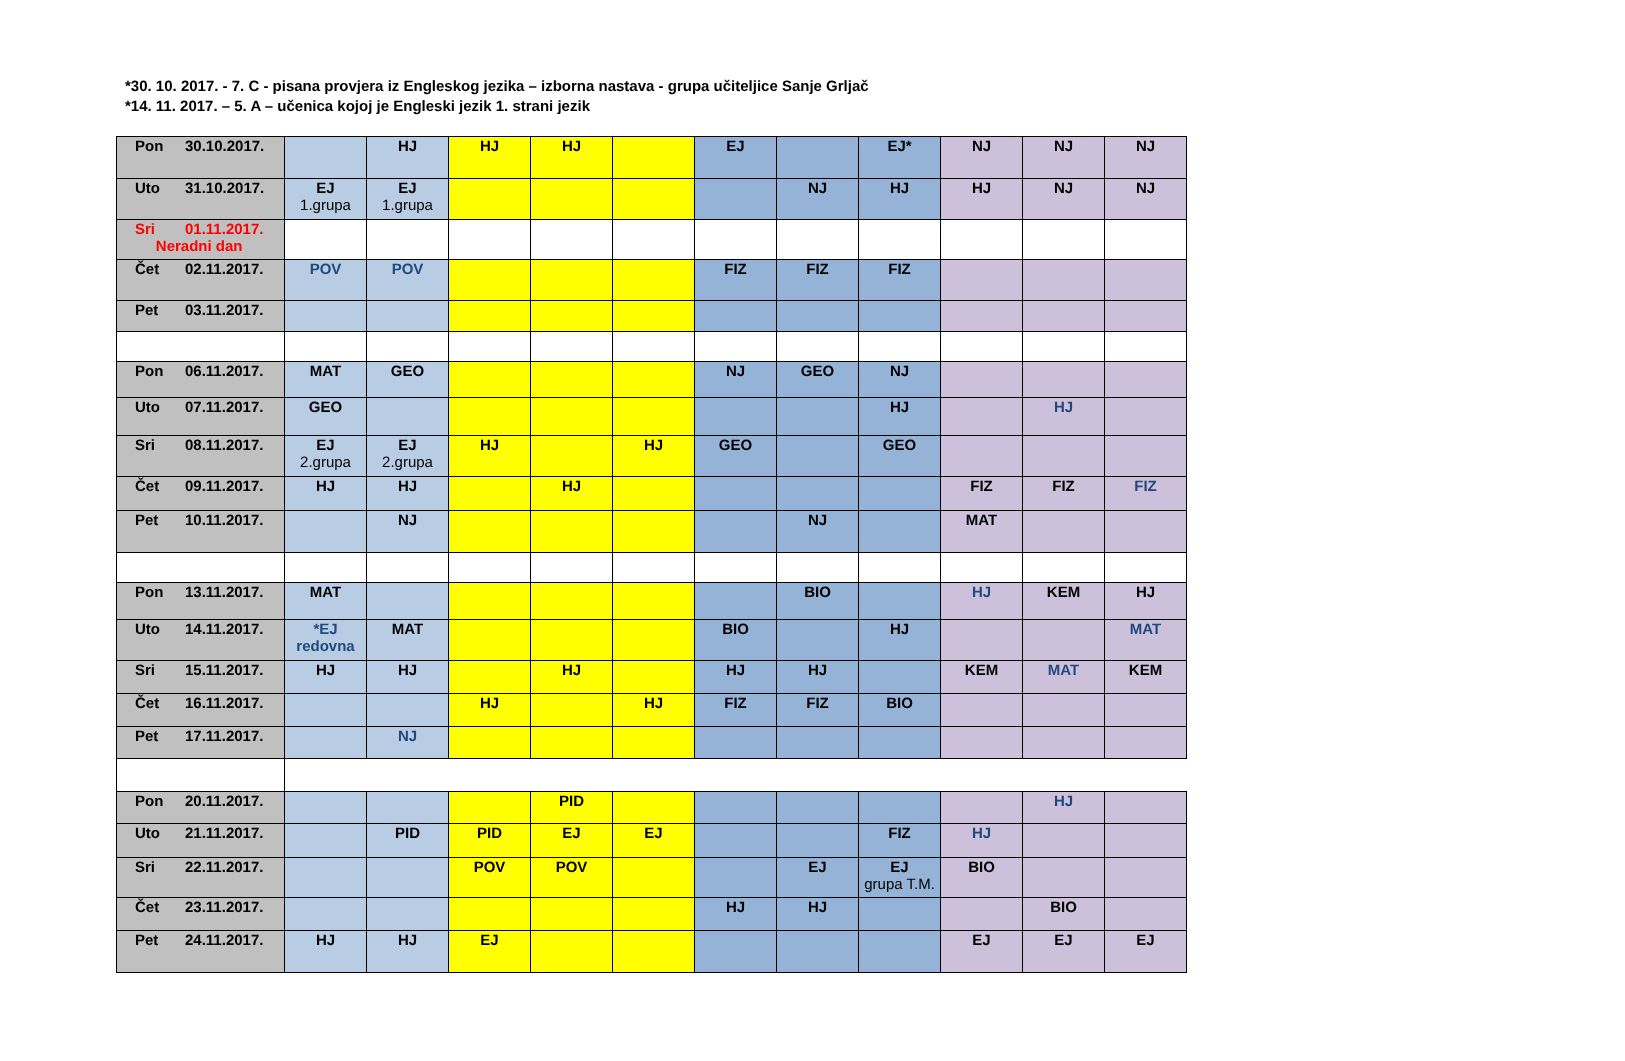*30. 10. 2017. - 7. C - pisana provjera iz Engleskog jezika – izborna nastava - grupa učiteljice Sanje Grljač
*14. 11. 2017. – 5. A – učenica kojoj je Engleski jezik 1. strani jezik
| Pon 30.10.2017. | | HJ | HJ | HJ | | EJ | | EJ* | NJ | NJ | NJ |
| Uto 31.10.2017. | EJ 1.grupa | EJ 1.grupa | | | | | NJ | HJ | HJ | NJ | NJ |
| Sri 01.11.2017. Neradni dan | | | | | | | | | | | |
| Čet 02.11.2017. | POV | POV | | | | FIZ | FIZ | FIZ | | | |
| Pet 03.11.2017. | | | | | | | | | | | |
| Pon 06.11.2017. | MAT | GEO | | | | NJ | GEO | NJ | | | |
| Uto 07.11.2017. | GEO | | | | | | | HJ | | HJ | |
| Sri 08.11.2017. | EJ 2.grupa | EJ 2.grupa | HJ | | HJ | GEO | | GEO | | | |
| Čet 09.11.2017. | HJ | HJ | | HJ | | | | | FIZ | FIZ | FIZ |
| Pet 10.11.2017. | | NJ | | | | | NJ | | MAT | | |
| Pon 13.11.2017. | MAT | | | | | | BIO | | HJ | KEM | HJ |
| Uto 14.11.2017. | *EJ redovna | MAT | | | | BIO | | HJ | | | MAT |
| Sri 15.11.2017. | HJ | HJ | | HJ | | HJ | HJ | | KEM | MAT | KEM |
| Čet 16.11.2017. | | | HJ | | HJ | FIZ | FIZ | BIO | | | |
| Pet 17.11.2017. | | NJ | | | | | | | | | |
| Pon 20.11.2017. | | | | PID | | | | | | HJ | |
| Uto 21.11.2017. | | PID | PID | EJ | EJ | | | FIZ | HJ | | |
| Sri 22.11.2017. | | | POV | POV | | | EJ | EJ grupa T.M. | BIO | | |
| Čet 23.11.2017. | | | | | | HJ | HJ | | | BIO | |
| Pet 24.11.2017. | HJ | HJ | EJ | | | | | | EJ | EJ | EJ |